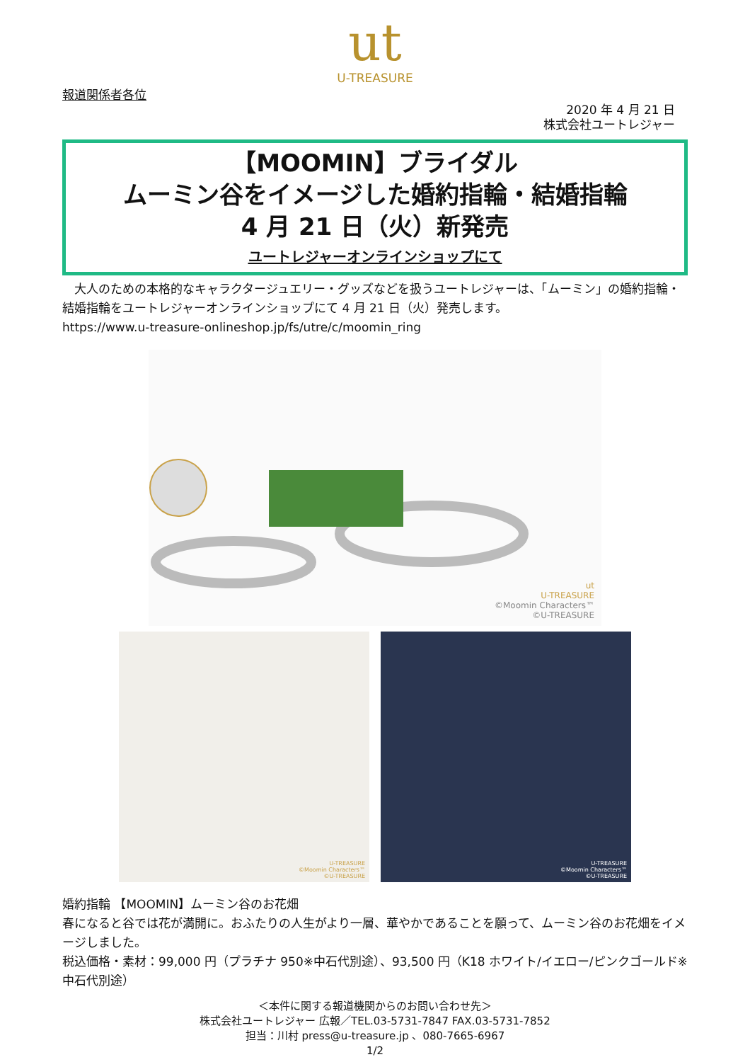ut
U-TREASURE
報道関係者各位
2020 年 4 月 21 日
株式会社ユートレジャー
【MOOMIN】ブライダル
ムーミン谷をイメージした婚約指輪・結婚指輪
4 月 21 日（火）新発売
ユートレジャーオンラインショップにて
　大人のための本格的なキャラクタージュエリー・グッズなどを扱うユートレジャーは、「ムーミン」の婚約指輪・結婚指輪をユートレジャーオンラインショップにて 4 月 21 日（火）発売します。
https://www.u-treasure-onlineshop.jp/fs/utre/c/moomin_ring
ut
U-TREASURE
©Moomin Characters™
©U-TREASURE
U-TREASURE
©Moomin Characters™
©U-TREASURE
U-TREASURE
©Moomin Characters™
©U-TREASURE
婚約指輪 【MOOMIN】ムーミン谷のお花畑
春になると谷では花が満開に。おふたりの人生がより一層、華やかであることを願って、ムーミン谷のお花畑をイメージしました。
税込価格・素材：99,000 円（プラチナ 950※中石代別途）、93,500 円（K18 ホワイト/イエロー/ピンクゴールド※中石代別途）
＜本件に関する報道機関からのお問い合わせ先＞
株式会社ユートレジャー 広報／TEL.03-5731-7847 FAX.03-5731-7852
担当：川村 press@u-treasure.jp 、080-7665-6967
1/2